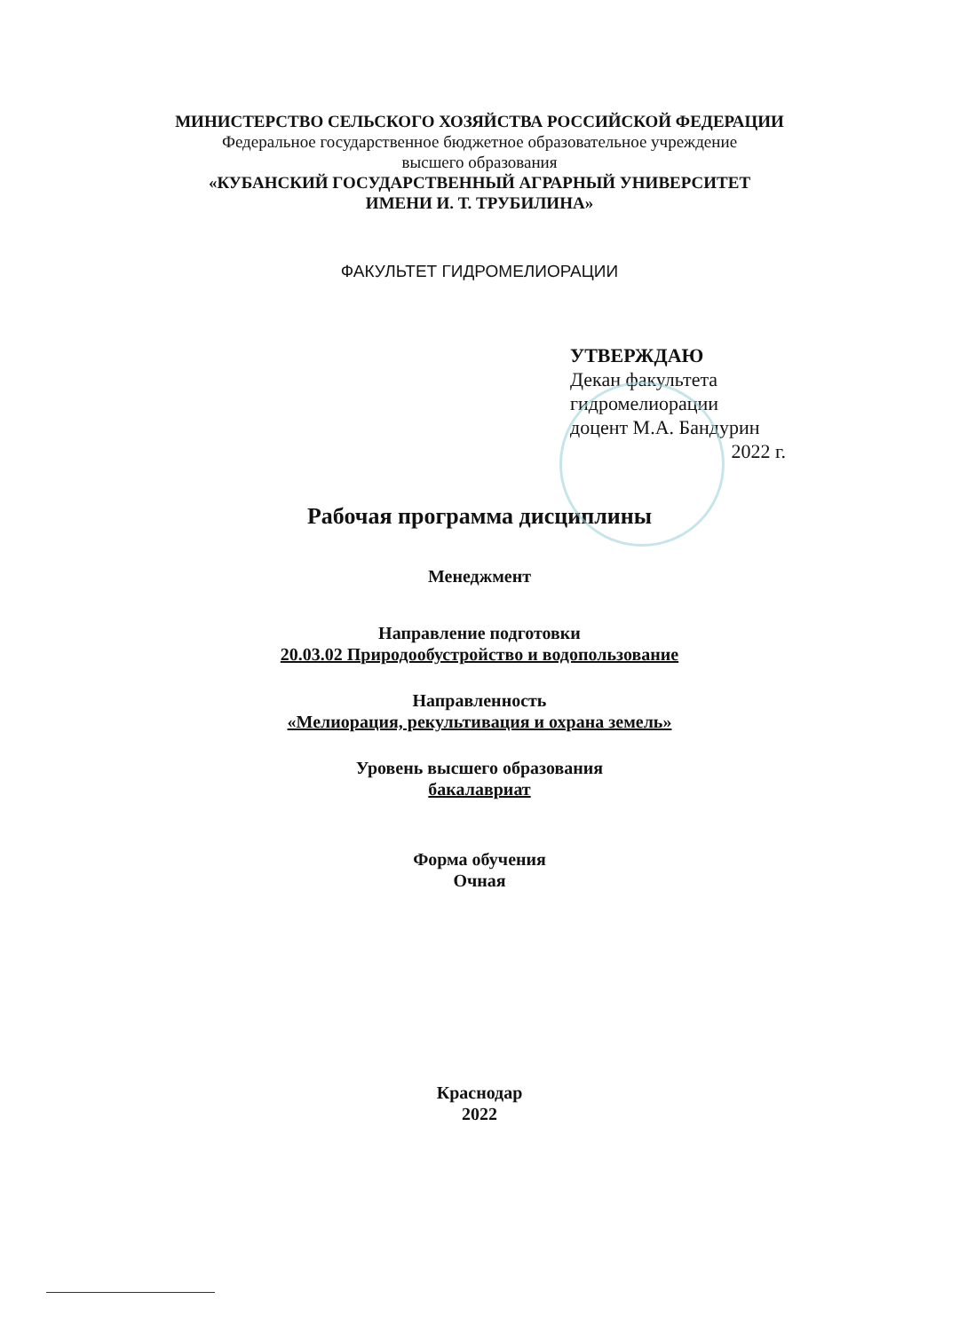МИНИСТЕРСТВО СЕЛЬСКОГО ХОЗЯЙСТВА РОССИЙСКОЙ ФЕДЕРАЦИИ
Федеральное государственное бюджетное образовательное учреждение
высшего образования
«КУБАНСКИЙ ГОСУДАРСТВЕННЫЙ АГРАРНЫЙ УНИВЕРСИТЕТ
ИМЕНИ И. Т. ТРУБИЛИНА»
ФАКУЛЬТЕТ ГИДРОМЕЛИОРАЦИИ
УТВЕРЖДАЮ
Декан факультета
гидромелиорации
доцент М.А. Бандурин
2022 г.
Рабочая программа дисциплины
Менеджмент
Направление подготовки
20.03.02 Природообустройство и водопользование
Направленность
«Мелиорация, рекультивация и охрана земель»
Уровень высшего образования
бакалавриат
Форма обучения
Очная
Краснодар
2022